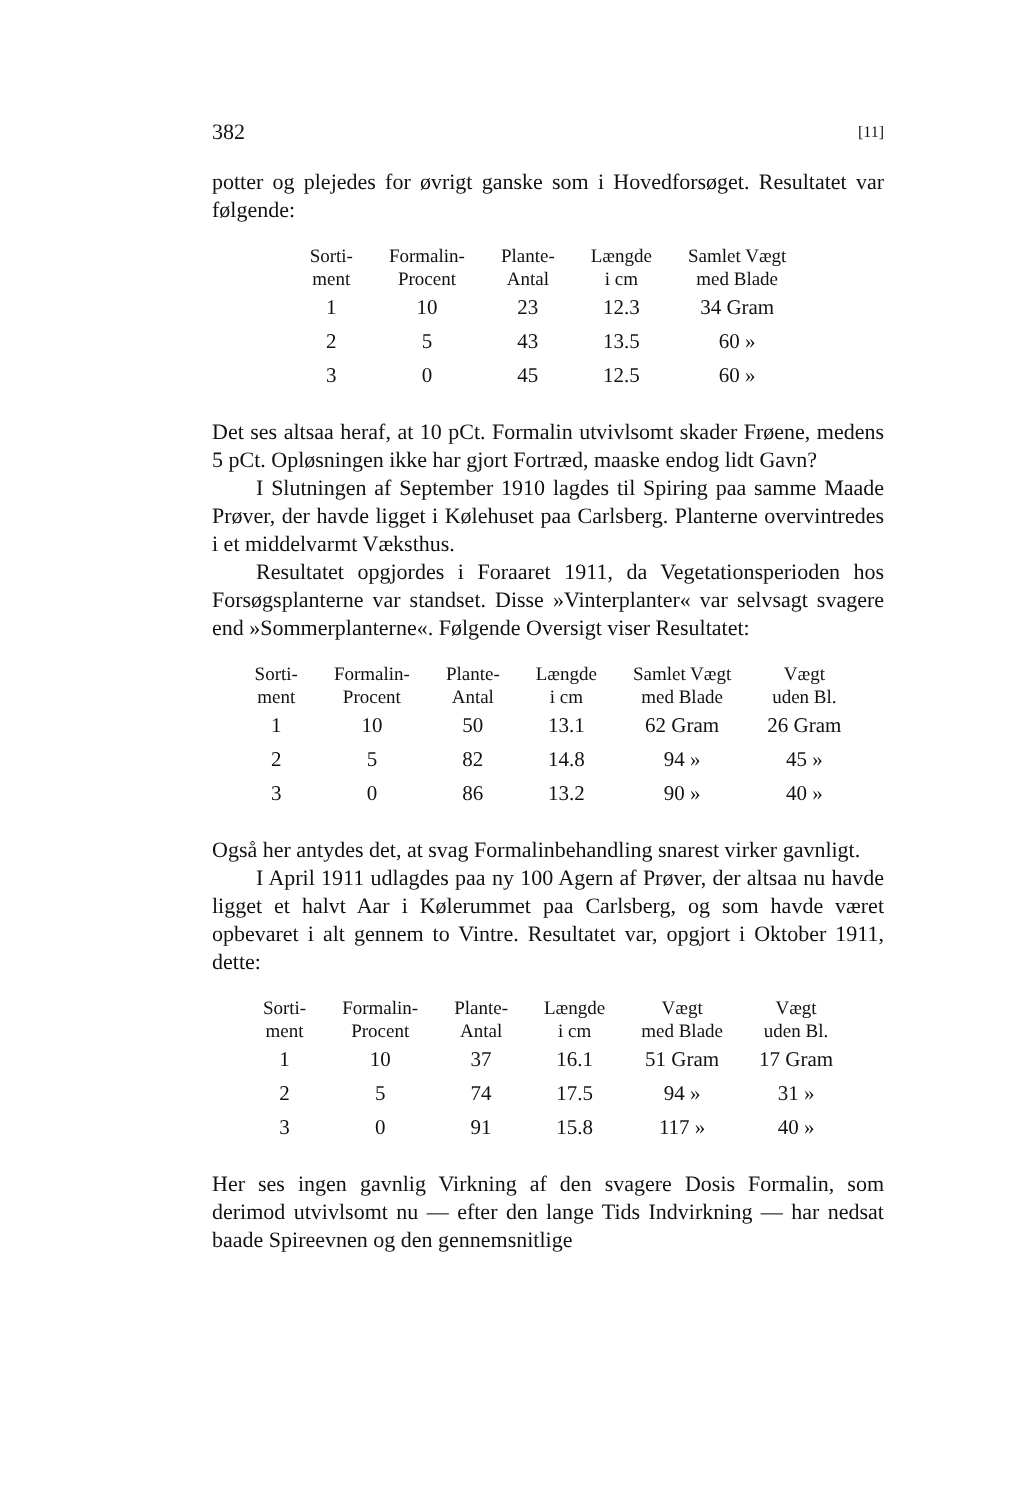382 [11]
potter og plejedes for øvrigt ganske som i Hovedforsøget. Resultatet var følgende:
| Sorti- ment | Formalin- Procent | Plante- Antal | Længde i cm | Samlet Vægt med Blade |
| --- | --- | --- | --- | --- |
| 1 | 10 | 23 | 12.3 | 34 Gram |
| 2 | 5 | 43 | 13.5 | 60 » |
| 3 | 0 | 45 | 12.5 | 60 » |
Det ses altsaa heraf, at 10 pCt. Formalin utvivlsomt skader Frøene, medens 5 pCt. Opløsningen ikke har gjort Fortræd, maaske endog lidt Gavn?
I Slutningen af September 1910 lagdes til Spiring paa samme Maade Prøver, der havde ligget i Kølehuset paa Carlsberg. Planterne overvintredes i et middelvarmt Væksthus.
Resultatet opgjordes i Foraaret 1911, da Vegetationsperioden hos Forsøgsplanterne var standset. Disse »Vinterplanter« var selvsagt svagere end »Sommerplanterne«. Følgende Oversigt viser Resultatet:
| Sorti- ment | Formalin- Procent | Plante- Antal | Længde i cm | Samlet Vægt med Blade | Vægt uden Bl. |
| --- | --- | --- | --- | --- | --- |
| 1 | 10 | 50 | 13.1 | 62 Gram | 26 Gram |
| 2 | 5 | 82 | 14.8 | 94 » | 45 » |
| 3 | 0 | 86 | 13.2 | 90 » | 40 » |
Også her antydes det, at svag Formalinbehandling snarest virker gavnligt.
I April 1911 udlagdes paa ny 100 Agern af Prøver, der altsaa nu havde ligget et halvt Aar i Kølerummet paa Carlsberg, og som havde været opbevaret i alt gennem to Vintre. Resultatet var, opgjort i Oktober 1911, dette:
| Sorti- ment | Formalin- Procent | Plante- Antal | Længde i cm | Vægt med Blade | Vægt uden Bl. |
| --- | --- | --- | --- | --- | --- |
| 1 | 10 | 37 | 16.1 | 51 Gram | 17 Gram |
| 2 | 5 | 74 | 17.5 | 94 » | 31 » |
| 3 | 0 | 91 | 15.8 | 117 » | 40 » |
Her ses ingen gavnlig Virkning af den svagere Dosis Formalin, som derimod utvivlsomt nu — efter den lange Tids Indvirkning — har nedsat baade Spireevnen og den gennemsnitlige